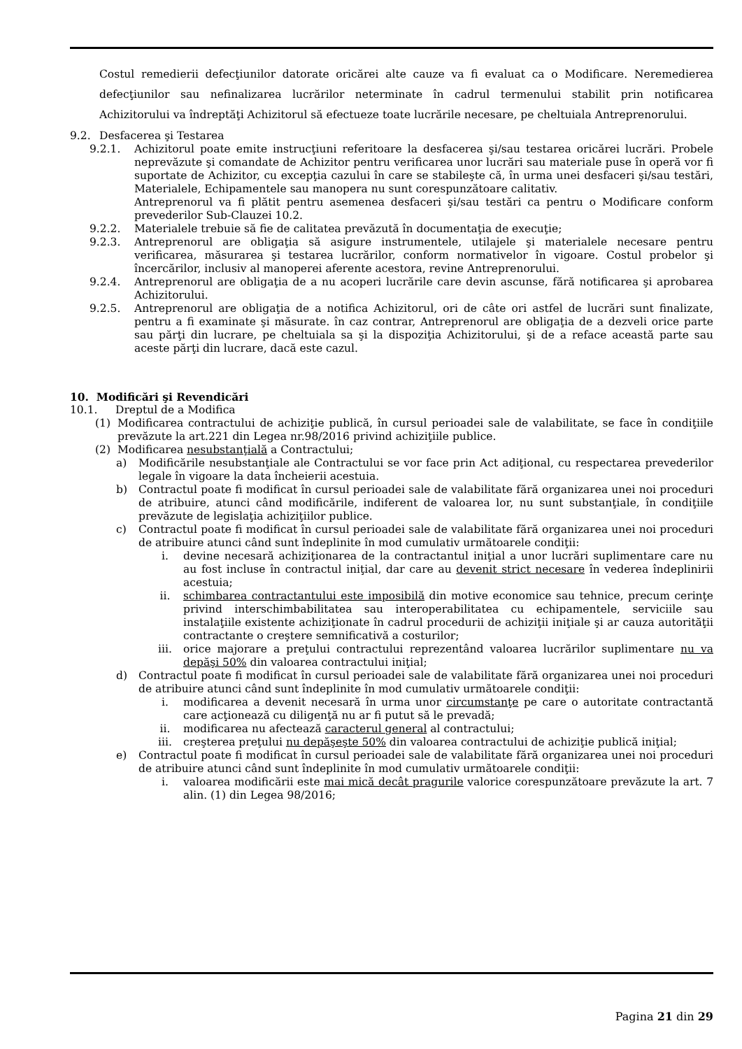Costul remedierii defecţiunilor datorate oricărei alte cauze va fi evaluat ca o Modificare. Neremedierea defecţiunilor sau nefinalizarea lucrărilor neterminate în cadrul termenului stabilit prin notificarea Achizitorului va îndreptăţi Achizitorul să efectueze toate lucrările necesare, pe cheltuiala Antreprenorului.
9.2. Desfacerea şi Testarea
9.2.1. Achizitorul poate emite instrucţiuni referitoare la desfacerea şi/sau testarea oricărei lucrări. Probele neprevăzute şi comandate de Achizitor pentru verificarea unor lucrări sau materiale puse în operă vor fi suportate de Achizitor, cu excepţia cazului în care se stabileşte că, în urma unei desfaceri şi/sau testări, Materialele, Echipamentele sau manopera nu sunt corespunzătoare calitativ.
Antreprenorul va fi plătit pentru asemenea desfaceri şi/sau testări ca pentru o Modificare conform prevederilor Sub-Clauzei 10.2.
9.2.2. Materialele trebuie să fie de calitatea prevăzută în documentaţia de execuţie;
9.2.3. Antreprenorul are obligaţia să asigure instrumentele, utilajele şi materialele necesare pentru verificarea, măsurarea şi testarea lucrărilor, conform normativelor în vigoare. Costul probelor şi încercărilor, inclusiv al manoperei aferente acestora, revine Antreprenorului.
9.2.4. Antreprenorul are obligaţia de a nu acoperi lucrările care devin ascunse, fără notificarea şi aprobarea Achizitorului.
9.2.5. Antreprenorul are obligaţia de a notifica Achizitorul, ori de câte ori astfel de lucrări sunt finalizate, pentru a fi examinate şi măsurate. în caz contrar, Antreprenorul are obligaţia de a dezveli orice parte sau părţi din lucrare, pe cheltuiala sa şi la dispoziţia Achizitorului, şi de a reface această parte sau aceste părţi din lucrare, dacă este cazul.
10. Modificări şi Revendicări
10.1. Dreptul de a Modifica
(1) Modificarea contractului de achiziţie publică, în cursul perioadei sale de valabilitate, se face în condiţiile prevăzute la art.221 din Legea nr.98/2016 privind achiziţiile publice.
(2) Modificarea nesubstanţială a Contractului;
a) Modificările nesubstanţiale ale Contractului se vor face prin Act adiţional, cu respectarea prevederilor legale în vigoare la data încheierii acestuia.
b) Contractul poate fi modificat în cursul perioadei sale de valabilitate fără organizarea unei noi proceduri de atribuire, atunci când modificările, indiferent de valoarea lor, nu sunt substanţiale, în condiţiile prevăzute de legislaţia achiziţiilor publice.
c) Contractul poate fi modificat în cursul perioadei sale de valabilitate fără organizarea unei noi proceduri de atribuire atunci când sunt îndeplinite în mod cumulativ următoarele condiţii:
i. devine necesară achiziţionarea de la contractantul iniţial a unor lucrări suplimentare care nu au fost incluse în contractul iniţial, dar care au devenit strict necesare în vederea îndeplinirii acestuia;
ii. schimbarea contractantului este imposibilă din motive economice sau tehnice, precum cerinţe privind interschimbabilitatea sau interoperabilitatea cu echipamentele, serviciile sau instalaţiile existente achiziţionate în cadrul procedurii de achiziţii iniţiale şi ar cauza autorităţii contractante o creştere semnificativă a costurilor;
iii. orice majorare a preţului contractului reprezentând valoarea lucrărilor suplimentare nu va depăşi 50% din valoarea contractului iniţial;
d) Contractul poate fi modificat în cursul perioadei sale de valabilitate fără organizarea unei noi proceduri de atribuire atunci când sunt îndeplinite în mod cumulativ următoarele condiţii:
i. modificarea a devenit necesară în urma unor circumstanţe pe care o autoritate contractantă care acţionează cu diligenţă nu ar fi putut să le prevadă;
ii. modificarea nu afectează caracterul general al contractului;
iii. creşterea preţului nu depăşeşte 50% din valoarea contractului de achiziţie publică iniţial;
e) Contractul poate fi modificat în cursul perioadei sale de valabilitate fără organizarea unei noi proceduri de atribuire atunci când sunt îndeplinite în mod cumulativ următoarele condiţii:
i. valoarea modificării este mai mică decât pragurile valorice corespunzătoare prevăzute la art. 7 alin. (1) din Legea 98/2016;
Pagina 21 din 29